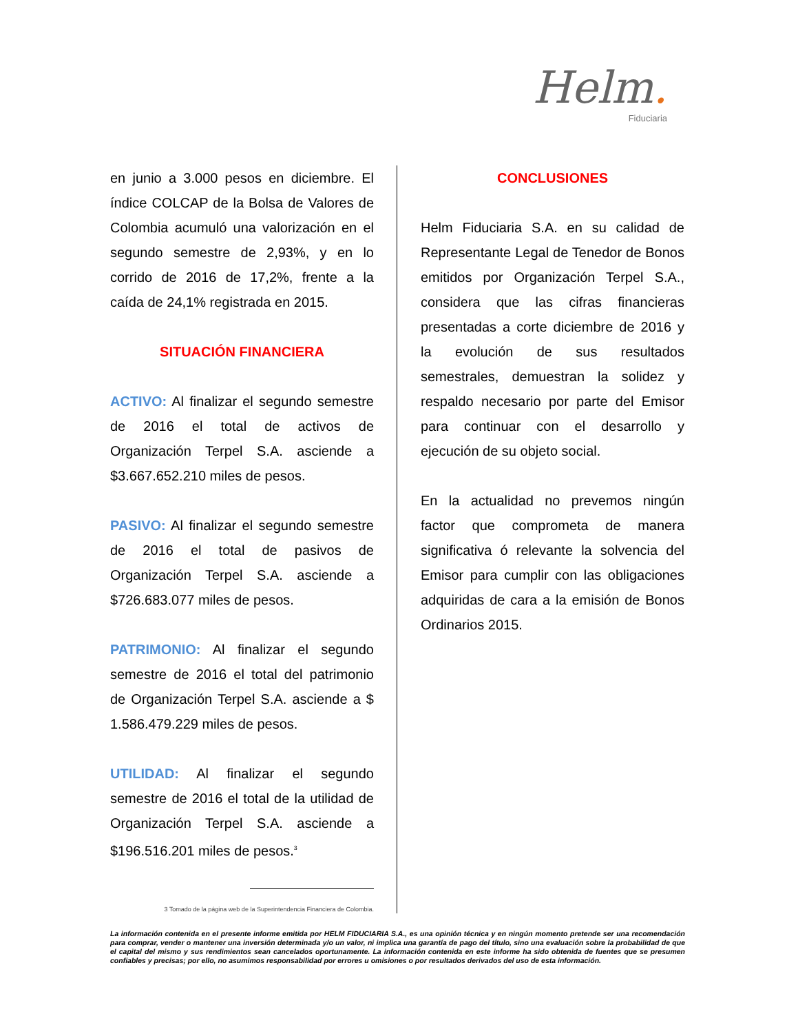Helm.
Fiduciaria
en junio a 3.000 pesos en diciembre. El índice COLCAP de la Bolsa de Valores de Colombia acumuló una valorización en el segundo semestre de 2,93%, y en lo corrido de 2016 de 17,2%, frente a la caída de 24,1% registrada en 2015.
SITUACIÓN FINANCIERA
ACTIVO: Al finalizar el segundo semestre de 2016 el total de activos de Organización Terpel S.A. asciende a $3.667.652.210 miles de pesos.
PASIVO: Al finalizar el segundo semestre de 2016 el total de pasivos de Organización Terpel S.A. asciende a $726.683.077 miles de pesos.
PATRIMONIO: Al finalizar el segundo semestre de 2016 el total del patrimonio de Organización Terpel S.A. asciende a $ 1.586.479.229 miles de pesos.
UTILIDAD: Al finalizar el segundo semestre de 2016 el total de la utilidad de Organización Terpel S.A. asciende a $196.516.201 miles de pesos.<sup>3</sup>
3 Tomado de la página web de la Superintendencia Financiera de Colombia.
CONCLUSIONES
Helm Fiduciaria S.A. en su calidad de Representante Legal de Tenedor de Bonos emitidos por Organización Terpel S.A., considera que las cifras financieras presentadas a corte diciembre de 2016 y la evolución de sus resultados semestrales, demuestran la solidez y respaldo necesario por parte del Emisor para continuar con el desarrollo y ejecución de su objeto social.
En la actualidad no prevemos ningún factor que comprometa de manera significativa ó relevante la solvencia del Emisor para cumplir con las obligaciones adquiridas de cara a la emisión de Bonos Ordinarios 2015.
La información contenida en el presente informe emitida por HELM FIDUCIARIA S.A., es una opinión técnica y en ningún momento pretende ser una recomendación para comprar, vender o mantener una inversión determinada y/o un valor, ni implica una garantía de pago del título, sino una evaluación sobre la probabilidad de que el capital del mismo y sus rendimientos sean cancelados oportunamente. La información contenida en este informe ha sido obtenida de fuentes que se presumen confiables y precisas; por ello, no asumimos responsabilidad por errores u omisiones o por resultados derivados del uso de esta información.